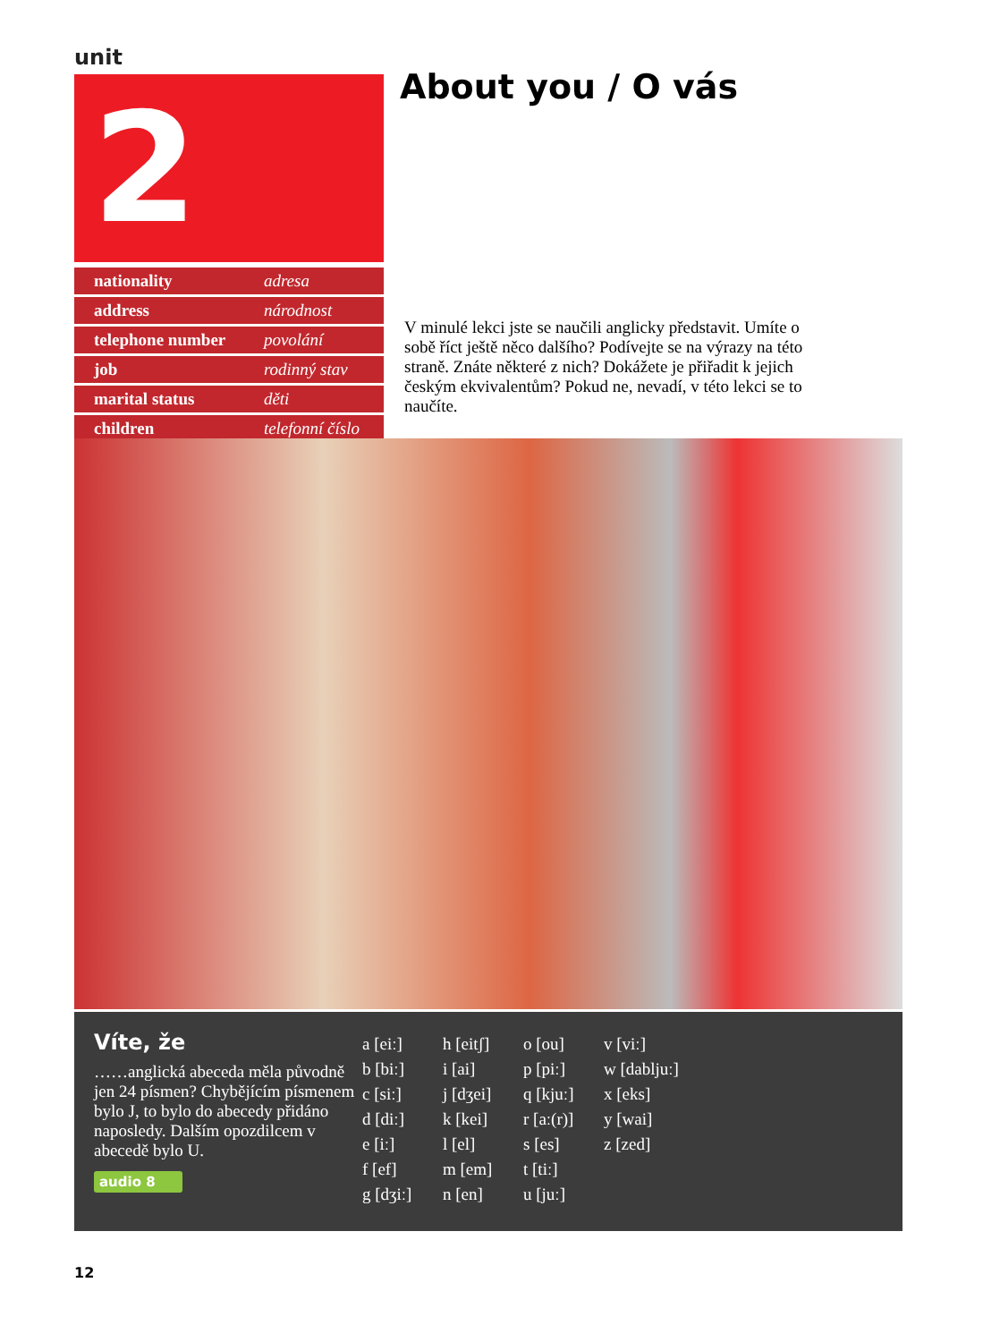unit
2 About you / O vás
| nationality | adresa |
| address | národnost |
| telephone number | povolání |
| job | rodinný stav |
| marital status | děti |
| children | telefonní číslo |
V minulé lekci jste se naučili anglicky představit. Umíte o sobě říct ještě něco dalšího? Podívejte se na výrazy na této straně. Znáte některé z nich? Dokážete je přiřadit k jejich českým ekvivalentům? Pokud ne, nevadí, v této lekci se to naučíte.
Víte, že
……anglická abeceda měla původně jen 24 písmen? Chybějícím písmenem bylo J, to bylo do abecedy přidáno naposledy. Dalším opozdilcem v abecedě bylo U.
audio 8
a [eiː]
b [biː]
c [siː]
d [diː]
e [iː]
f [ef]
g [dʒiː]
h [eitʃ]
i [ai]
j [dʒei]
k [kei]
l [el]
m [em]
n [en]
o [ou]
p [piː]
q [kjuː]
r [aː(r)]
s [es]
t [tiː]
u [juː]
v [viː]
w [dabljuː]
x [eks]
y [wai]
z [zed]
12